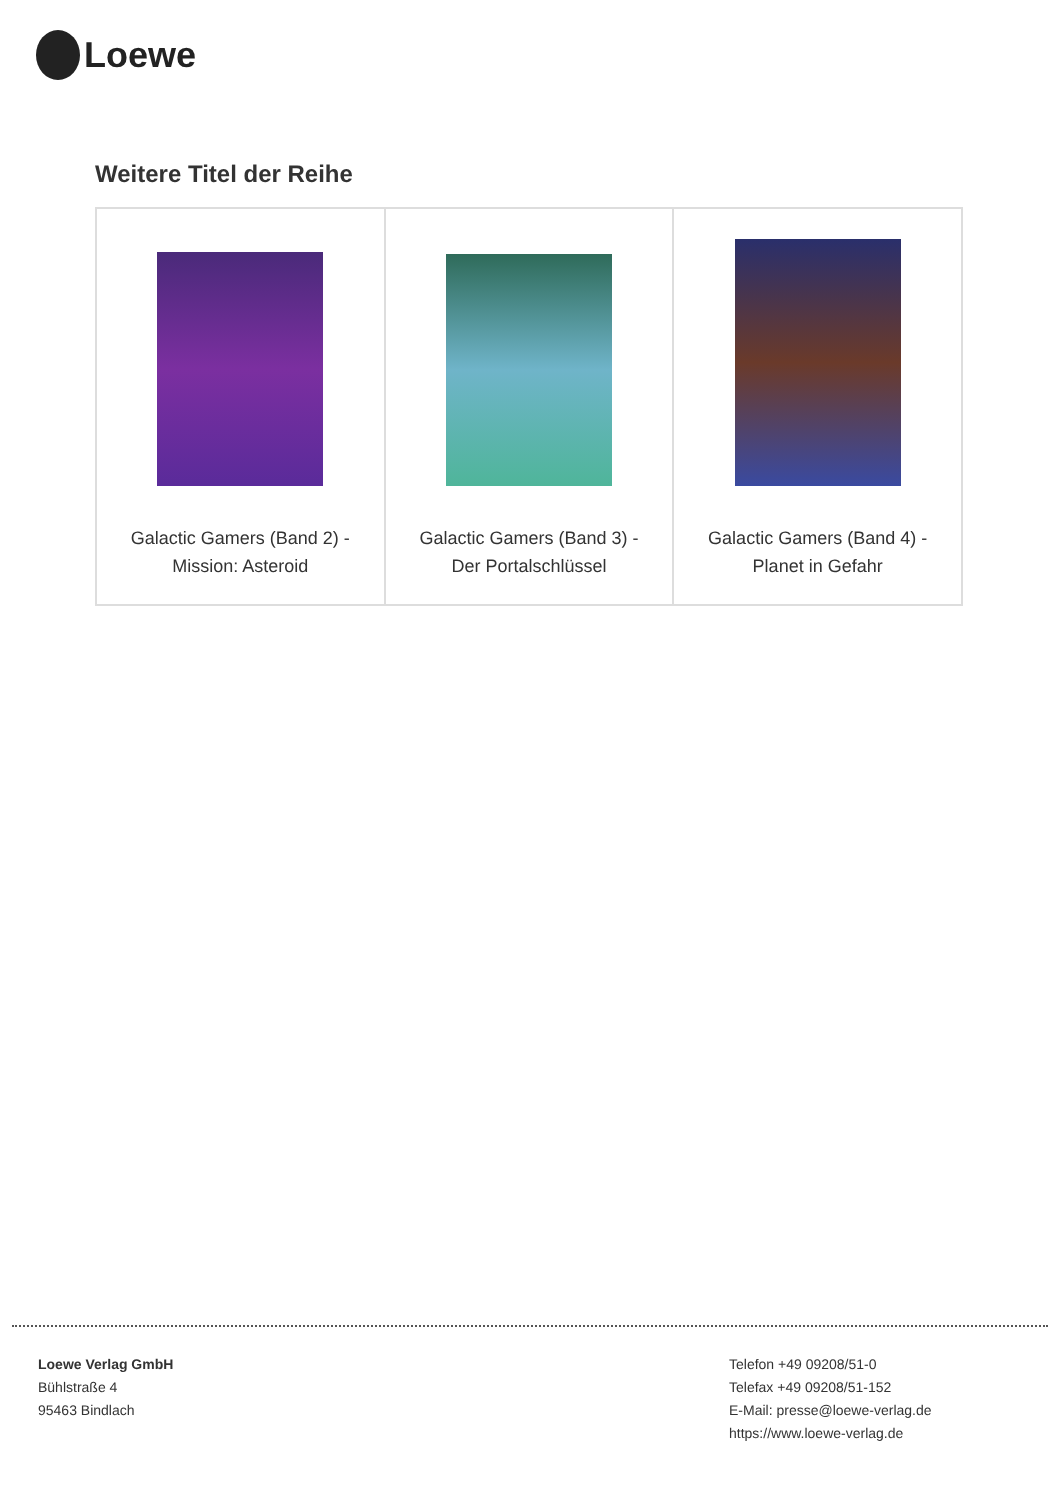Loewe
Weitere Titel der Reihe
| Galactic Gamers (Band 2) - Mission: Asteroid | Galactic Gamers (Band 3) - Der Portalschlüssel | Galactic Gamers (Band 4) - Planet in Gefahr |
Loewe Verlag GmbH
Bühlstraße 4
95463 Bindlach
Telefon +49 09208/51-0
Telefax +49 09208/51-152
E-Mail: presse@loewe-verlag.de
https://www.loewe-verlag.de